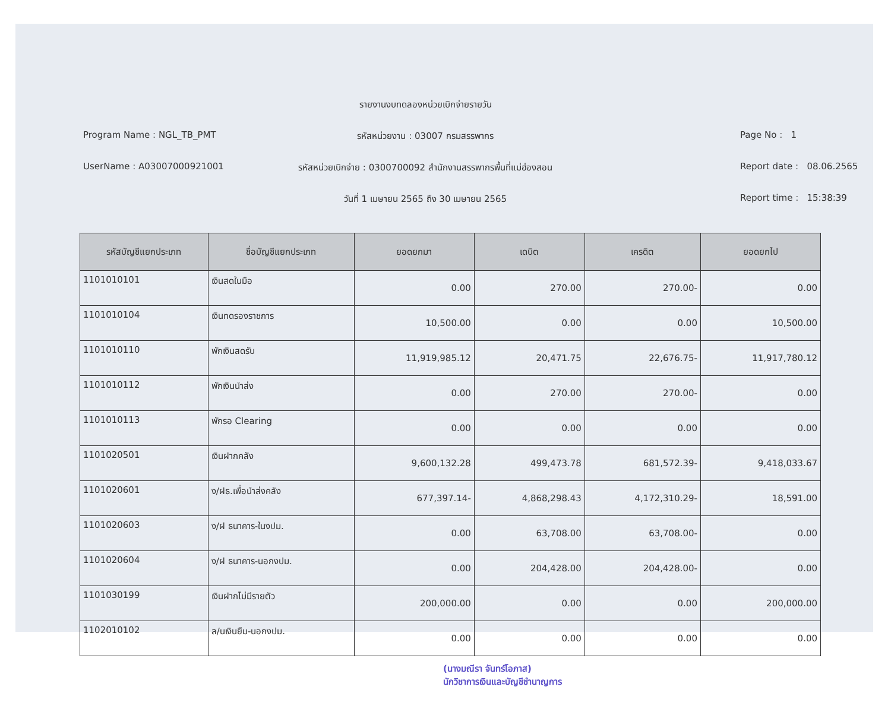รายงานงบทดลองหน่วยเบิกจ่ายรายวัน
Program Name : NGL_TB_PMT
รหัสหน่วยงาน : 03007 กรมสรรพากร
Page No : 1
UserName : A03007000921001
รหัสหน่วยเบิกจ่าย : 0300700092 สำนักงานสรรพากรพื้นที่แม่ฮ่องสอน
Report date : 08.06.2565
วันที่ 1 เมษายน 2565 ถึง 30 เมษายน 2565
Report time : 15:38:39
| รหัสบัญชีแยกประเภท | ชื่อบัญชีแยกประเภท | ยอดยกมา | เดบิต | เครดิต | ยอดยกไป |
| --- | --- | --- | --- | --- | --- |
| 1101010101 | เงินสดในมือ | 0.00 | 270.00 | 270.00- | 0.00 |
| 1101010104 | เงินทดรองราชการ | 10,500.00 | 0.00 | 0.00 | 10,500.00 |
| 1101010110 | พักเงินสดรับ | 11,919,985.12 | 20,471.75 | 22,676.75- | 11,917,780.12 |
| 1101010112 | พักเงินนำส่ง | 0.00 | 270.00 | 270.00- | 0.00 |
| 1101010113 | พักรอ Clearing | 0.00 | 0.00 | 0.00 | 0.00 |
| 1101020501 | เงินฝากคลัง | 9,600,132.28 | 499,473.78 | 681,572.39- | 9,418,033.67 |
| 1101020601 | ง/ฝธ.เพื่อนำส่งคลัง | 677,397.14- | 4,868,298.43 | 4,172,310.29- | 18,591.00 |
| 1101020603 | ง/ฝ ธนาคาร-ในงปม. | 0.00 | 63,708.00 | 63,708.00- | 0.00 |
| 1101020604 | ง/ฝ ธนาคาร-นอกงปม. | 0.00 | 204,428.00 | 204,428.00- | 0.00 |
| 1101030199 | เงินฝากไม่มีรายตัว | 200,000.00 | 0.00 | 0.00 | 200,000.00 |
| 1102010102 | ล/นเงินยืม-นอกงปม. | 0.00 | 0.00 | 0.00 | 0.00 |
(นางมณีรา จันทร์โอภาส)
นักวิชาการเงินและบัญชีชำนาญการ